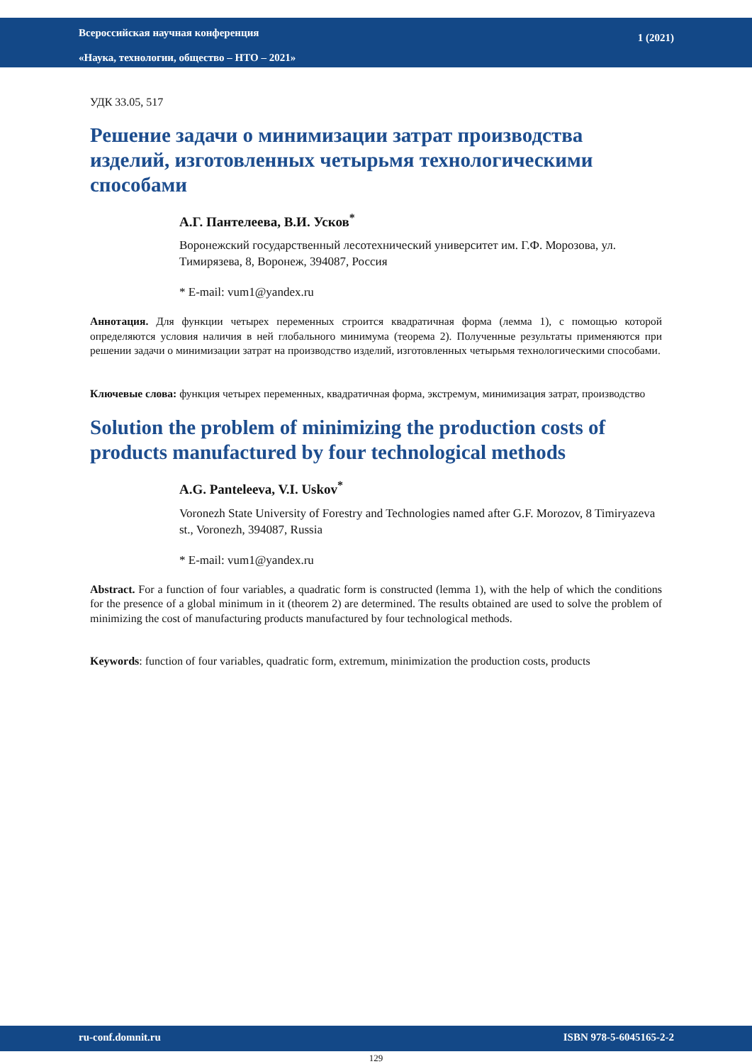Всероссийская научная конференция
«Наука, технологии, общество – НТО – 2021»
1 (2021)
УДК 33.05, 517
Решение задачи о минимизации затрат производства изделий, изготовленных четырьмя технологическими способами
А.Г. Пантелеева, В.И. Усков<sup>*</sup>
Воронежский государственный лесотехнический университет им. Г.Ф. Морозова, ул. Тимирязева, 8, Воронеж, 394087, Россия
* E-mail: vum1@yandex.ru
Аннотация. Для функции четырех переменных строится квадратичная форма (лемма 1), с помощью которой определяются условия наличия в ней глобального минимума (теорема 2). Полученные результаты применяются при решении задачи о минимизации затрат на производство изделий, изготовленных четырьмя технологическими способами.
Ключевые слова: функция четырех переменных, квадратичная форма, экстремум, минимизация затрат, производство
Solution the problem of minimizing the production costs of products manufactured by four technological methods
A.G. Panteleeva, V.I. Uskov<sup>*</sup>
Voronezh State University of Forestry and Technologies named after G.F. Morozov, 8 Timiryazeva st., Voronezh, 394087, Russia
* E-mail: vum1@yandex.ru
Abstract. For a function of four variables, a quadratic form is constructed (lemma 1), with the help of which the conditions for the presence of a global minimum in it (theorem 2) are determined. The results obtained are used to solve the problem of minimizing the cost of manufacturing products manufactured by four technological methods.
Keywords: function of four variables, quadratic form, extremum, minimization the production costs, products
ru-conf.domnit.ru ISBN 978-5-6045165-2-2
129